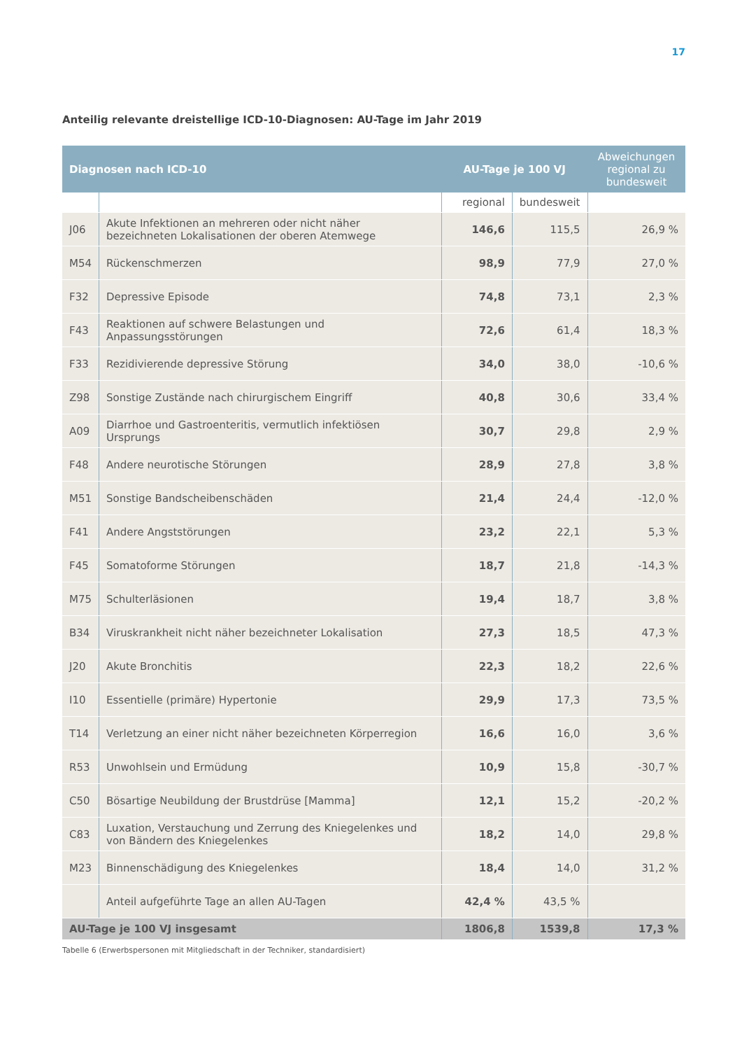17
Anteilig relevante dreistellige ICD-10-Diagnosen: AU-Tage im Jahr 2019
| Diagnosen nach ICD-10 | | AU-Tage je 100 VJ | | Abweichungen regional zu bundesweit |
| --- | --- | --- | --- | --- |
| | | regional | bundesweit | |
| J06 | Akute Infektionen an mehreren oder nicht näher bezeichneten Lokalisationen der oberen Atemwege | 146,6 | 115,5 | 26,9 % |
| M54 | Rückenschmerzen | 98,9 | 77,9 | 27,0 % |
| F32 | Depressive Episode | 74,8 | 73,1 | 2,3 % |
| F43 | Reaktionen auf schwere Belastungen und Anpassungsstörungen | 72,6 | 61,4 | 18,3 % |
| F33 | Rezidivierende depressive Störung | 34,0 | 38,0 | -10,6 % |
| Z98 | Sonstige Zustände nach chirurgischem Eingriff | 40,8 | 30,6 | 33,4 % |
| A09 | Diarrhoe und Gastroenteritis, vermutlich infektiösen Ursprungs | 30,7 | 29,8 | 2,9 % |
| F48 | Andere neurotische Störungen | 28,9 | 27,8 | 3,8 % |
| M51 | Sonstige Bandscheibenschäden | 21,4 | 24,4 | -12,0 % |
| F41 | Andere Angststörungen | 23,2 | 22,1 | 5,3 % |
| F45 | Somatoforme Störungen | 18,7 | 21,8 | -14,3 % |
| M75 | Schulterläsionen | 19,4 | 18,7 | 3,8 % |
| B34 | Viruskrankheit nicht näher bezeichneter Lokalisation | 27,3 | 18,5 | 47,3 % |
| J20 | Akute Bronchitis | 22,3 | 18,2 | 22,6 % |
| I10 | Essentielle (primäre) Hypertonie | 29,9 | 17,3 | 73,5 % |
| T14 | Verletzung an einer nicht näher bezeichneten Körperregion | 16,6 | 16,0 | 3,6 % |
| R53 | Unwohlsein und Ermüdung | 10,9 | 15,8 | -30,7 % |
| C50 | Bösartige Neubildung der Brustdrüse [Mamma] | 12,1 | 15,2 | -20,2 % |
| C83 | Luxation, Verstauchung und Zerrung des Kniegelenkes und von Bändern des Kniegelenkes | 18,2 | 14,0 | 29,8 % |
| M23 | Binnenschädigung des Kniegelenkes | 18,4 | 14,0 | 31,2 % |
| | Anteil aufgeführte Tage an allen AU-Tagen | 42,4 % | 43,5 % | |
| AU-Tage je 100 VJ insgesamt | | 1806,8 | 1539,8 | 17,3 % |
Tabelle 6 (Erwerbspersonen mit Mitgliedschaft in der Techniker, standardisiert)